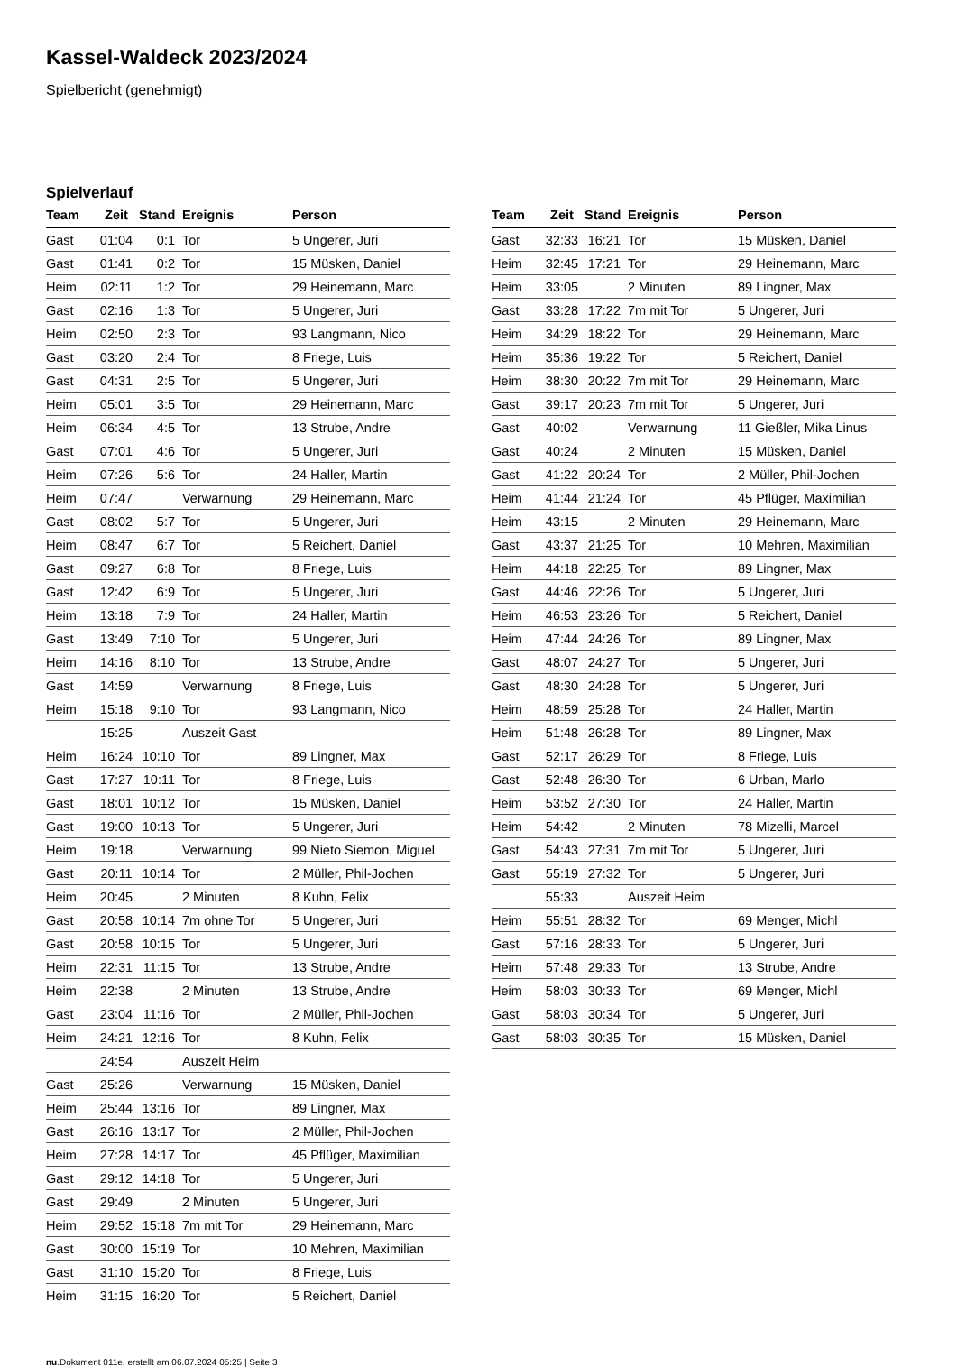Kassel-Waldeck 2023/2024
Spielbericht (genehmigt)
Spielverlauf
| Team | Zeit | Stand | Ereignis | Person |
| --- | --- | --- | --- | --- |
| Gast | 01:04 | 0:1 | Tor | 5 Ungerer, Juri |
| Gast | 01:41 | 0:2 | Tor | 15 Müsken, Daniel |
| Heim | 02:11 | 1:2 | Tor | 29 Heinemann, Marc |
| Gast | 02:16 | 1:3 | Tor | 5 Ungerer, Juri |
| Heim | 02:50 | 2:3 | Tor | 93 Langmann, Nico |
| Gast | 03:20 | 2:4 | Tor | 8 Friege, Luis |
| Gast | 04:31 | 2:5 | Tor | 5 Ungerer, Juri |
| Heim | 05:01 | 3:5 | Tor | 29 Heinemann, Marc |
| Heim | 06:34 | 4:5 | Tor | 13 Strube, Andre |
| Gast | 07:01 | 4:6 | Tor | 5 Ungerer, Juri |
| Heim | 07:26 | 5:6 | Tor | 24 Haller, Martin |
| Heim | 07:47 | | Verwarnung | 29 Heinemann, Marc |
| Gast | 08:02 | 5:7 | Tor | 5 Ungerer, Juri |
| Heim | 08:47 | 6:7 | Tor | 5 Reichert, Daniel |
| Gast | 09:27 | 6:8 | Tor | 8 Friege, Luis |
| Gast | 12:42 | 6:9 | Tor | 5 Ungerer, Juri |
| Heim | 13:18 | 7:9 | Tor | 24 Haller, Martin |
| Gast | 13:49 | 7:10 | Tor | 5 Ungerer, Juri |
| Heim | 14:16 | 8:10 | Tor | 13 Strube, Andre |
| Gast | 14:59 | | Verwarnung | 8 Friege, Luis |
| Heim | 15:18 | 9:10 | Tor | 93 Langmann, Nico |
| | 15:25 | | Auszeit Gast | |
| Heim | 16:24 | 10:10 | Tor | 89 Lingner, Max |
| Gast | 17:27 | 10:11 | Tor | 8 Friege, Luis |
| Gast | 18:01 | 10:12 | Tor | 15 Müsken, Daniel |
| Gast | 19:00 | 10:13 | Tor | 5 Ungerer, Juri |
| Heim | 19:18 | | Verwarnung | 99 Nieto Siemon, Miguel |
| Gast | 20:11 | 10:14 | Tor | 2 Müller, Phil-Jochen |
| Heim | 20:45 | | 2 Minuten | 8 Kuhn, Felix |
| Gast | 20:58 | 10:14 | 7m ohne Tor | 5 Ungerer, Juri |
| Gast | 20:58 | 10:15 | Tor | 5 Ungerer, Juri |
| Heim | 22:31 | 11:15 | Tor | 13 Strube, Andre |
| Heim | 22:38 | | 2 Minuten | 13 Strube, Andre |
| Gast | 23:04 | 11:16 | Tor | 2 Müller, Phil-Jochen |
| Heim | 24:21 | 12:16 | Tor | 8 Kuhn, Felix |
| | 24:54 | | Auszeit Heim | |
| Gast | 25:26 | | Verwarnung | 15 Müsken, Daniel |
| Heim | 25:44 | 13:16 | Tor | 89 Lingner, Max |
| Gast | 26:16 | 13:17 | Tor | 2 Müller, Phil-Jochen |
| Heim | 27:28 | 14:17 | Tor | 45 Pflüger, Maximilian |
| Gast | 29:12 | 14:18 | Tor | 5 Ungerer, Juri |
| Gast | 29:49 | | 2 Minuten | 5 Ungerer, Juri |
| Heim | 29:52 | 15:18 | 7m mit Tor | 29 Heinemann, Marc |
| Gast | 30:00 | 15:19 | Tor | 10 Mehren, Maximilian |
| Gast | 31:10 | 15:20 | Tor | 8 Friege, Luis |
| Heim | 31:15 | 16:20 | Tor | 5 Reichert, Daniel |
| Team | Zeit | Stand | Ereignis | Person |
| --- | --- | --- | --- | --- |
| Gast | 32:33 | 16:21 | Tor | 15 Müsken, Daniel |
| Heim | 32:45 | 17:21 | Tor | 29 Heinemann, Marc |
| Heim | 33:05 | | 2 Minuten | 89 Lingner, Max |
| Gast | 33:28 | 17:22 | 7m mit Tor | 5 Ungerer, Juri |
| Heim | 34:29 | 18:22 | Tor | 29 Heinemann, Marc |
| Heim | 35:36 | 19:22 | Tor | 5 Reichert, Daniel |
| Heim | 38:30 | 20:22 | 7m mit Tor | 29 Heinemann, Marc |
| Gast | 39:17 | 20:23 | 7m mit Tor | 5 Ungerer, Juri |
| Gast | 40:02 | | Verwarnung | 11 Gießler, Mika Linus |
| Gast | 40:24 | | 2 Minuten | 15 Müsken, Daniel |
| Gast | 41:22 | 20:24 | Tor | 2 Müller, Phil-Jochen |
| Heim | 41:44 | 21:24 | Tor | 45 Pflüger, Maximilian |
| Heim | 43:15 | | 2 Minuten | 29 Heinemann, Marc |
| Gast | 43:37 | 21:25 | Tor | 10 Mehren, Maximilian |
| Heim | 44:18 | 22:25 | Tor | 89 Lingner, Max |
| Gast | 44:46 | 22:26 | Tor | 5 Ungerer, Juri |
| Heim | 46:53 | 23:26 | Tor | 5 Reichert, Daniel |
| Heim | 47:44 | 24:26 | Tor | 89 Lingner, Max |
| Gast | 48:07 | 24:27 | Tor | 5 Ungerer, Juri |
| Gast | 48:30 | 24:28 | Tor | 5 Ungerer, Juri |
| Heim | 48:59 | 25:28 | Tor | 24 Haller, Martin |
| Heim | 51:48 | 26:28 | Tor | 89 Lingner, Max |
| Gast | 52:17 | 26:29 | Tor | 8 Friege, Luis |
| Gast | 52:48 | 26:30 | Tor | 6 Urban, Marlo |
| Heim | 53:52 | 27:30 | Tor | 24 Haller, Martin |
| Heim | 54:42 | | 2 Minuten | 78 Mizelli, Marcel |
| Gast | 54:43 | 27:31 | 7m mit Tor | 5 Ungerer, Juri |
| Gast | 55:19 | 27:32 | Tor | 5 Ungerer, Juri |
| | 55:33 | | Auszeit Heim | |
| Heim | 55:51 | 28:32 | Tor | 69 Menger, Michl |
| Gast | 57:16 | 28:33 | Tor | 5 Ungerer, Juri |
| Heim | 57:48 | 29:33 | Tor | 13 Strube, Andre |
| Heim | 58:03 | 30:33 | Tor | 69 Menger, Michl |
| Gast | 58:03 | 30:34 | Tor | 5 Ungerer, Juri |
| Gast | 58:03 | 30:35 | Tor | 15 Müsken, Daniel |
nu.Dokument 011e, erstellt am 06.07.2024 05:25 | Seite 3